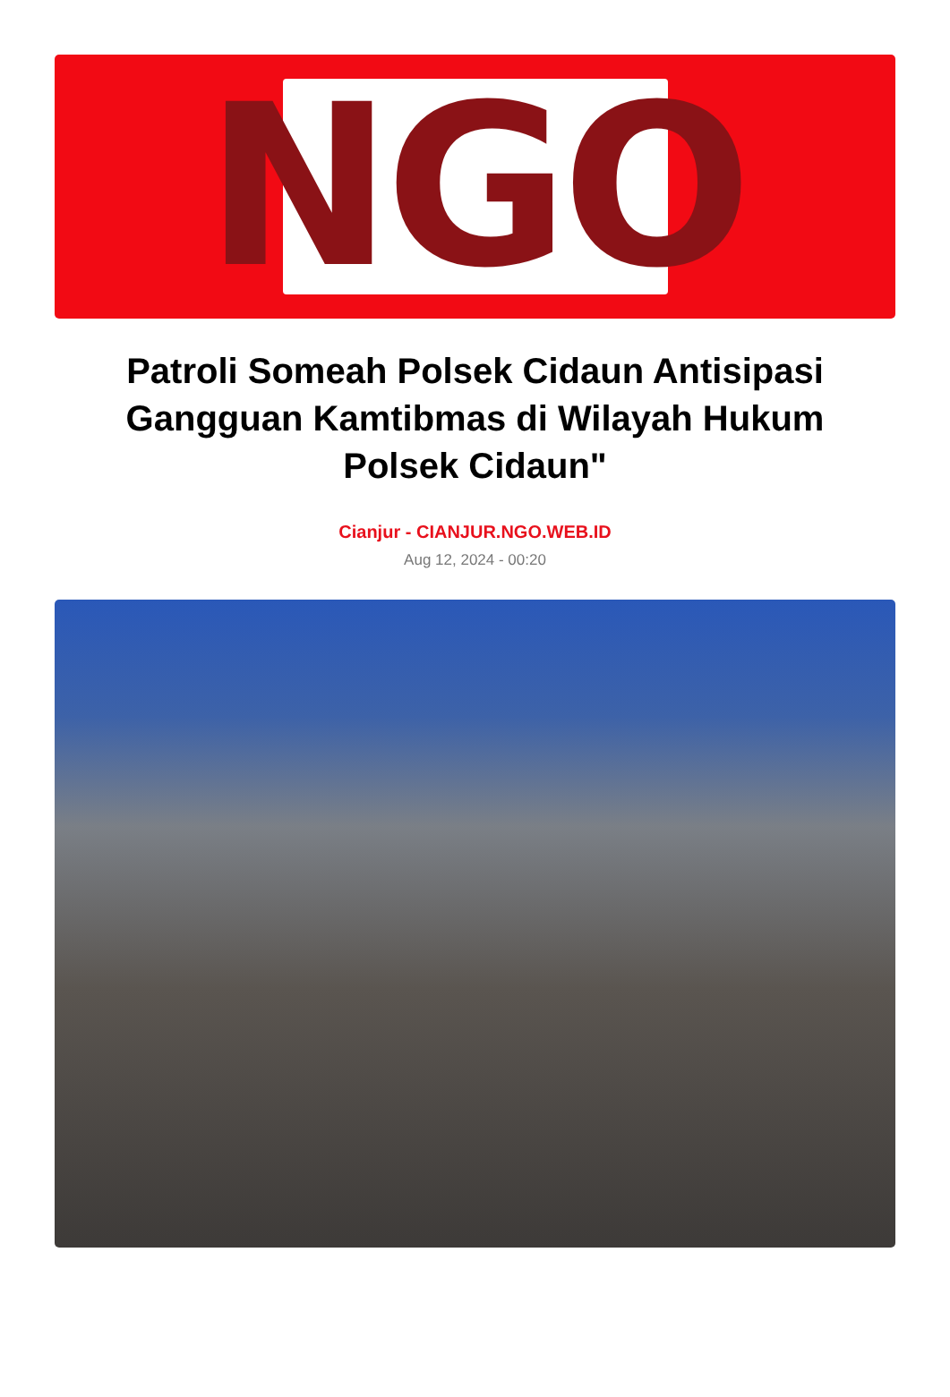N G O
Patroli Someah Polsek Cidaun Antisipasi Gangguan Kamtibmas di Wilayah Hukum Polsek Cidaun"
Cianjur - CIANJUR.NGO.WEB.ID
Aug 12, 2024 - 00:20